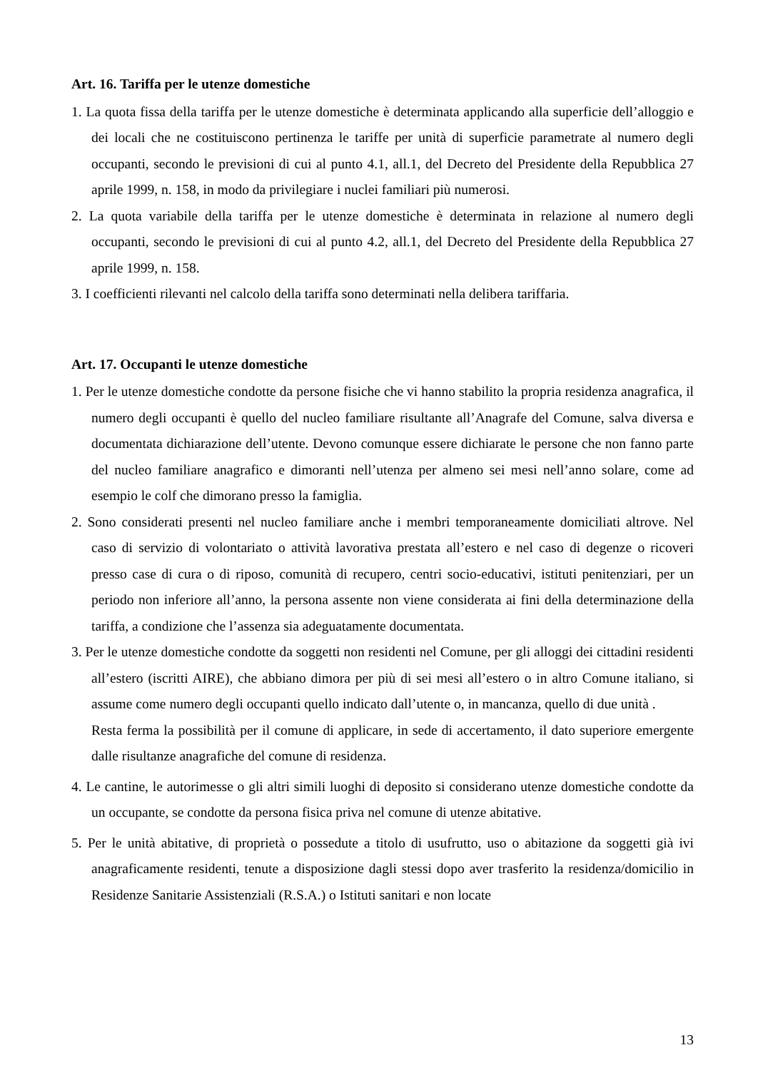Art. 16. Tariffa per le utenze domestiche
1. La quota fissa della tariffa per le utenze domestiche è determinata applicando alla superficie dell’alloggio e dei locali che ne costituiscono pertinenza le tariffe per unità di superficie parametrate al numero degli occupanti, secondo le previsioni di cui al punto 4.1, all.1, del Decreto del Presidente della Repubblica 27 aprile 1999, n. 158, in modo da privilegiare i nuclei familiari più numerosi.
2. La quota variabile della tariffa per le utenze domestiche è determinata in relazione al numero degli occupanti, secondo le previsioni di cui al punto 4.2, all.1, del Decreto del Presidente della Repubblica 27 aprile 1999, n. 158.
3. I coefficienti rilevanti nel calcolo della tariffa sono determinati nella delibera tariffaria.
Art. 17. Occupanti le utenze domestiche
1. Per le utenze domestiche condotte da persone fisiche che vi hanno stabilito la propria residenza anagrafica, il numero degli occupanti è quello del nucleo familiare risultante all’Anagrafe del Comune, salva diversa e documentata dichiarazione dell’utente. Devono comunque essere dichiarate le persone che non fanno parte del nucleo familiare anagrafico e dimoranti nell’utenza per almeno sei mesi nell’anno solare, come ad esempio le colf che dimorano presso la famiglia.
2. Sono considerati presenti nel nucleo familiare anche i membri temporaneamente domiciliati altrove. Nel caso di servizio di volontariato o attività lavorativa prestata all’estero e nel caso di degenze o ricoveri presso case di cura o di riposo, comunità di recupero, centri socio-educativi, istituti penitenziari, per un periodo non inferiore all’anno, la persona assente non viene considerata ai fini della determinazione della tariffa, a condizione che l’assenza sia adeguatamente documentata.
3. Per le utenze domestiche condotte da soggetti non residenti nel Comune, per gli alloggi dei cittadini residenti all’estero (iscritti AIRE), che abbiano dimora per più di sei mesi all’estero o in altro Comune italiano, si assume come numero degli occupanti quello indicato dall’utente o, in mancanza, quello di due unità .
Resta ferma la possibilità per il comune di applicare, in sede di accertamento, il dato superiore emergente dalle risultanze anagrafiche del comune di residenza.
4. Le cantine, le autorimesse o gli altri simili luoghi di deposito si considerano utenze domestiche condotte da un occupante, se condotte da persona fisica priva nel comune di utenze abitative.
5. Per le unità abitative, di proprietà o possedute a titolo di usufrutto, uso o abitazione da soggetti già ivi anagraficamente residenti, tenute a disposizione dagli stessi dopo aver trasferito la residenza/domicilio in Residenze Sanitarie Assistenziali (R.S.A.) o Istituti sanitari e non locate
13